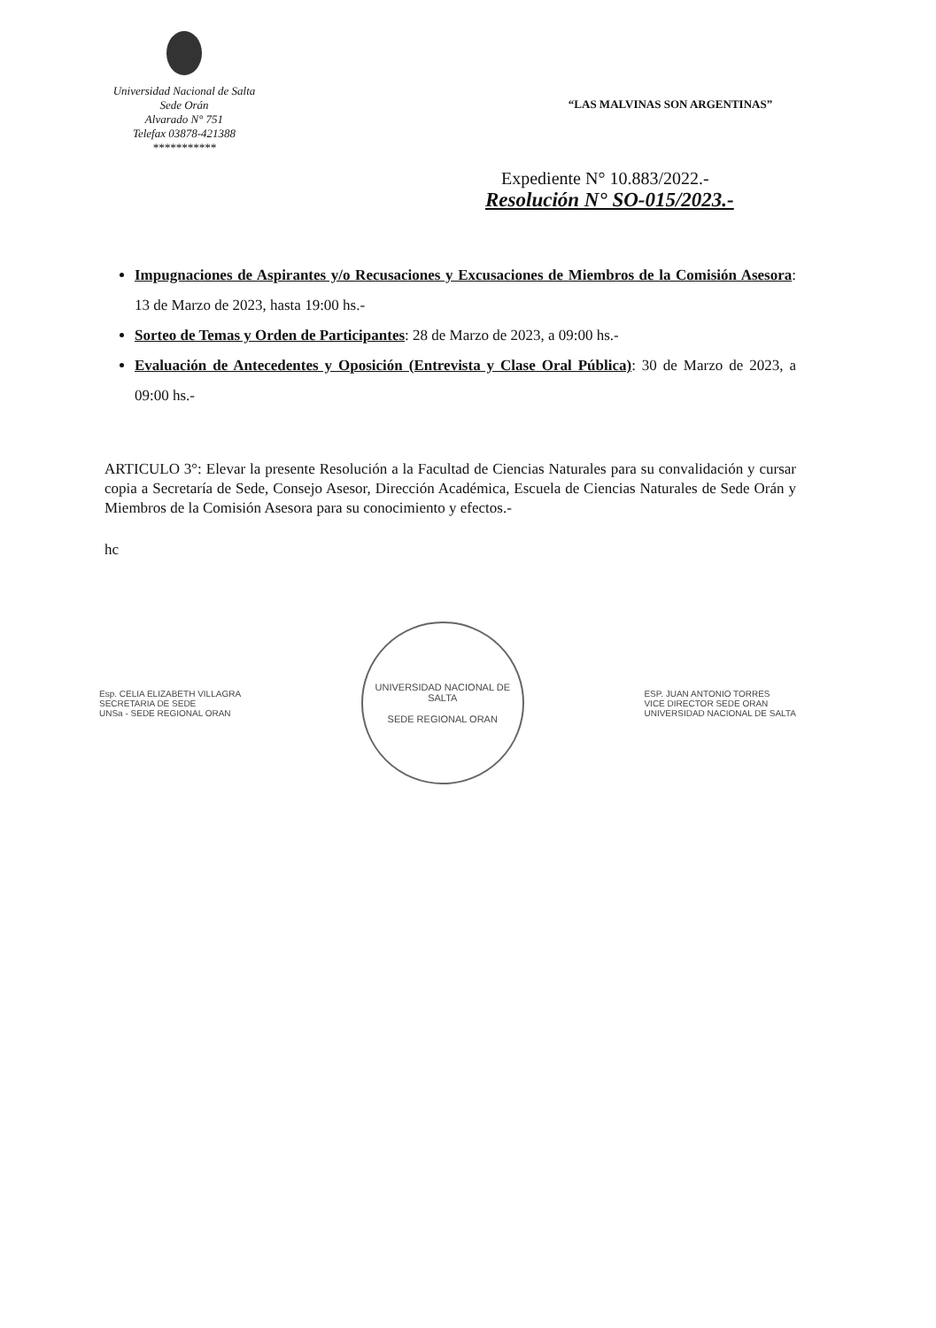Universidad Nacional de Salta
Sede Orán
Alvarado N° 751
Telefax 03878-421388
***********
“LAS MALVINAS SON ARGENTINAS”
Expediente N° 10.883/2022.-
Resolución N° SO-015/2023.-
Impugnaciones de Aspirantes y/o Recusaciones y Excusaciones de Miembros de la Comisión Asesora: 13 de Marzo de 2023, hasta 19:00 hs.-
Sorteo de Temas y Orden de Participantes: 28 de Marzo de 2023, a 09:00 hs.-
Evaluación de Antecedentes y Oposición (Entrevista y Clase Oral Pública): 30 de Marzo de 2023, a 09:00 hs.-
ARTICULO 3°: Elevar la presente Resolución a la Facultad de Ciencias Naturales para su convalidación y cursar copia a Secretaría de Sede, Consejo Asesor, Dirección Académica, Escuela de Ciencias Naturales de Sede Orán y Miembros de la Comisión Asesora para su conocimiento y efectos.-
hc
Esp. CELIA ELIZABETH VILLAGRA
SECRETARIA DE SEDE
UNSa - SEDE REGIONAL ORAN
UNIVERSIDAD NACIONAL DE SALTA
SEDE REGIONAL ORAN
ESP. JUAN ANTONIO TORRES
VICE DIRECTOR SEDE ORAN
UNIVERSIDAD NACIONAL DE SALTA